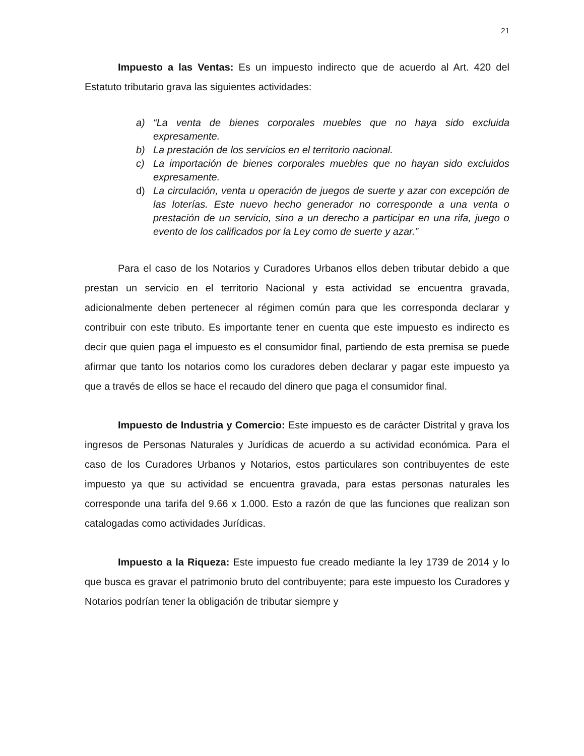21
Impuesto a las Ventas: Es un impuesto indirecto que de acuerdo al Art. 420 del Estatuto tributario grava las siguientes actividades:
a) “La venta de bienes corporales muebles que no haya sido excluida expresamente.
b) La prestación de los servicios en el territorio nacional.
c) La importación de bienes corporales muebles que no hayan sido excluidos expresamente.
d) La circulación, venta u operación de juegos de suerte y azar con excepción de las loterías. Este nuevo hecho generador no corresponde a una venta o prestación de un servicio, sino a un derecho a participar en una rifa, juego o evento de los calificados por la Ley como de suerte y azar.”
Para el caso de los Notarios y Curadores Urbanos ellos deben tributar debido a que prestan un servicio en el territorio Nacional y esta actividad se encuentra gravada, adicionalmente deben pertenecer al régimen común para que les corresponda declarar y contribuir con este tributo. Es importante tener en cuenta que este impuesto es indirecto es decir que quien paga el impuesto es el consumidor final, partiendo de esta premisa se puede afirmar que tanto los notarios como los curadores deben declarar y pagar este impuesto ya que a través de ellos se hace el recaudo del dinero que paga el consumidor final.
Impuesto de Industria y Comercio: Este impuesto es de carácter Distrital y grava los ingresos de Personas Naturales y Jurídicas de acuerdo a su actividad económica. Para el caso de los Curadores Urbanos y Notarios, estos particulares son contribuyentes de este impuesto ya que su actividad se encuentra gravada, para estas personas naturales les corresponde una tarifa del 9.66 x 1.000. Esto a razón de que las funciones que realizan son catalogadas como actividades Jurídicas.
Impuesto a la Riqueza: Este impuesto fue creado mediante la ley 1739 de 2014 y lo que busca es gravar el patrimonio bruto del contribuyente; para este impuesto los Curadores y Notarios podrían tener la obligación de tributar siempre y